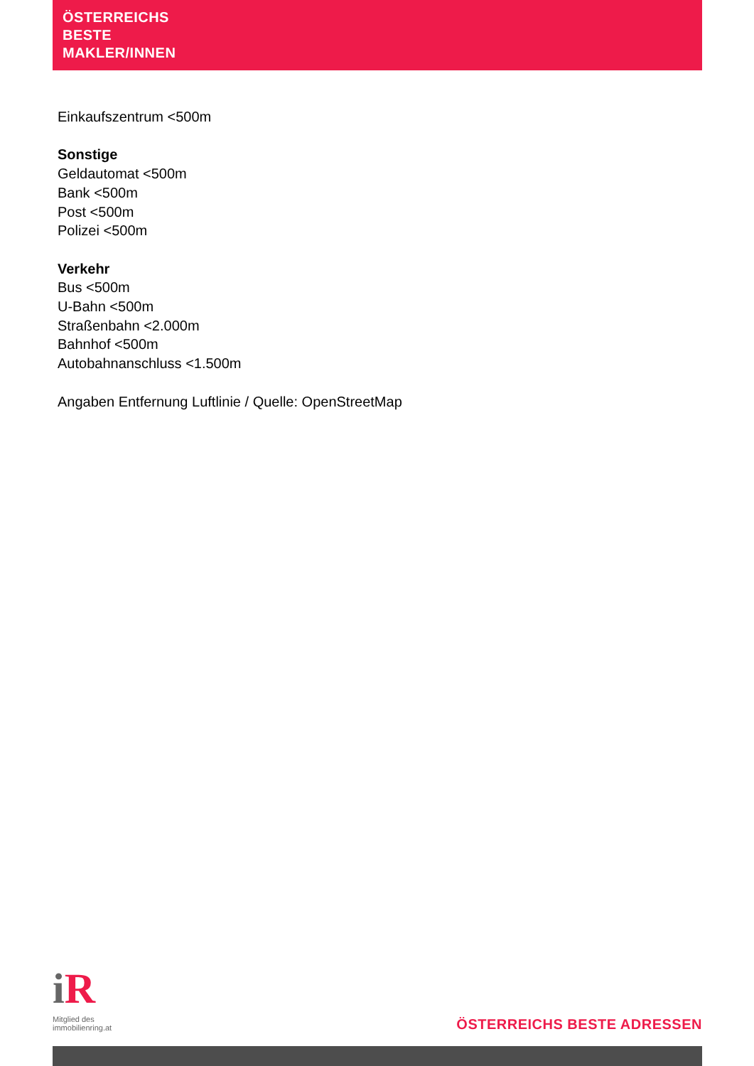ÖSTERREICHS
BESTE
MAKLER/INNEN
Einkaufszentrum <500m
Sonstige
Geldautomat <500m
Bank <500m
Post <500m
Polizei <500m
Verkehr
Bus <500m
U-Bahn <500m
Straßenbahn <2.000m
Bahnhof <500m
Autobahnanschluss <1.500m
Angaben Entfernung Luftlinie / Quelle: OpenStreetMap
i R
Mitglied des
immobilienring.at
ÖSTERREICHS BESTE ADRESSEN